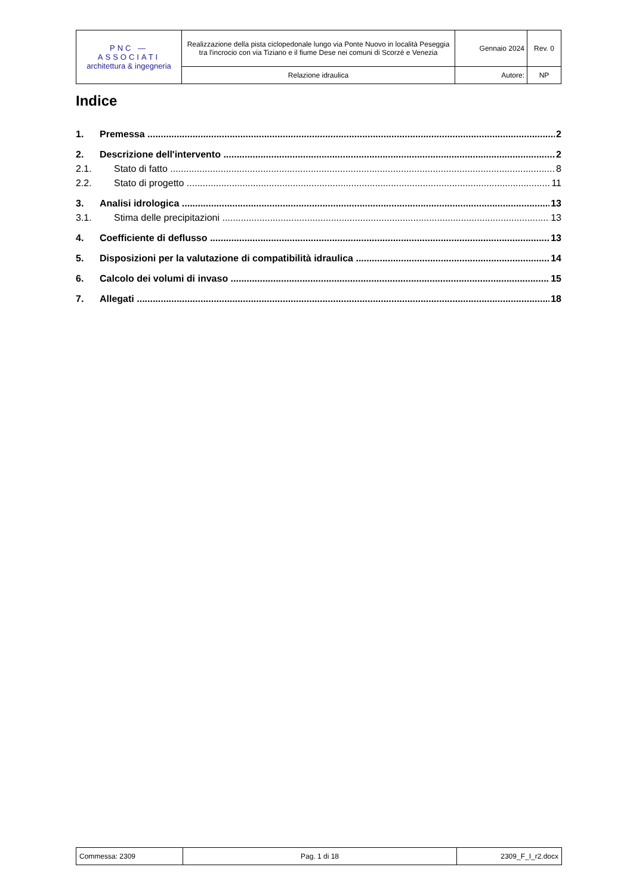| PNC — ASSOCIATI architettura & ingegneria | Realizzazione della pista ciclopedonale lungo via Ponte Nuovo in località Peseggia tra l'incrocio con via Tiziano e il fiume Dese nei comuni di Scorzè e Venezia | Gennaio 2024 | Rev. 0 |
| | Relazione idraulica | Autore: | NP |
Indice
1. Premessa 2
2. Descrizione dell'intervento 2
2.1. Stato di fatto 8
2.2. Stato di progetto 11
3. Analisi idrologica 13
3.1. Stima delle precipitazioni 13
4. Coefficiente di deflusso 13
5. Disposizioni per la valutazione di compatibilità idraulica 14
6. Calcolo dei volumi di invaso 15
7. Allegati 18
| Commessa: 2309 | Pag. 1 di 18 | 2309_F_I_r2.docx |